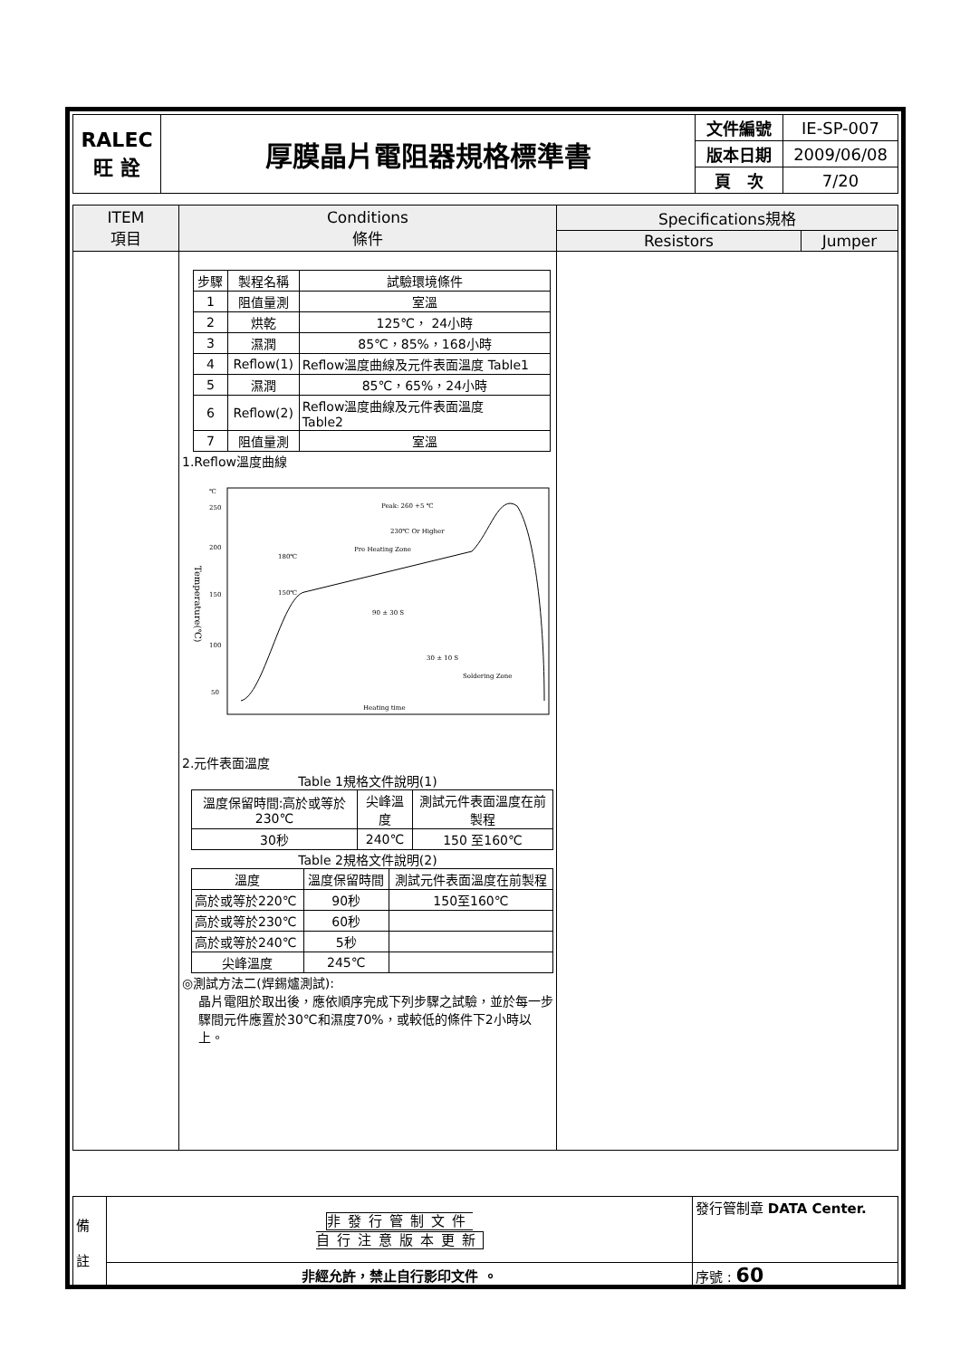| RALEC 旺 詮 | 厚膜晶片電阻器規格標準書 | 文件編號 | IE-SP-007 |
| | | 版本日期 | 2009/06/08 |
| | | 頁 次 | 7/20 |
| ITEM 項目 | Conditions 條件 | Specifications規格 | |
| | | Resistors | Jumper |
| | / 步驟 / 製程名稱 / 試驗環境條件 / / 1 / 阻值量測 / 室溫 / / 2 / 烘乾 / 125℃， 24小時 / / 3 / 濕潤 / 85℃，85%，168小時 / / 4 / Reflow(1) / Reflow溫度曲線及元件表面溫度 Table1 / / 5 / 濕潤 / 85℃，65%，24小時 / / 6 / Reflow(2) / Reflow溫度曲線及元件表面溫度 Table2 / / 7 / 阻值量測 / 室溫 / 1.Reflow溫度曲線 ℃ 250 200 150 100 50 Temperature(℃) Peak: 260 +5 ℃ 230℃ Or Higher Pre Heating Zone 180℃ 150℃ 90 ± 30 S 30 ± 10 S Soldering Zone Heating time 2.元件表面溫度 Table 1規格文件說明(1) / 溫度保留時間:高於或等於230℃ / 尖峰溫度 / 測試元件表面溫度在前製程 / / 30秒 / 240℃ / 150 至160℃ / Table 2規格文件說明(2) / 溫度 / 溫度保留時間 / 測試元件表面溫度在前製程 / / 高於或等於220℃ / 90秒 / 150至160℃ / / 高於或等於230℃ / 60秒 / / / 高於或等於240℃ / 5秒 / / / 尖峰溫度 / 245℃ / / ◎測試方法二(焊錫爐測試): 晶片電阻於取出後，應依順序完成下列步驟之試驗，並於每一步驟間元件應置於30℃和濕度70%，或較低的條件下2小時以上。 | | |
| 備 註 | 非發行管制文件 自行注意版本更新 | 發行管制章 DATA Center. |
| | 非經允許，禁止自行影印文件 。 | 序號 : 60 |